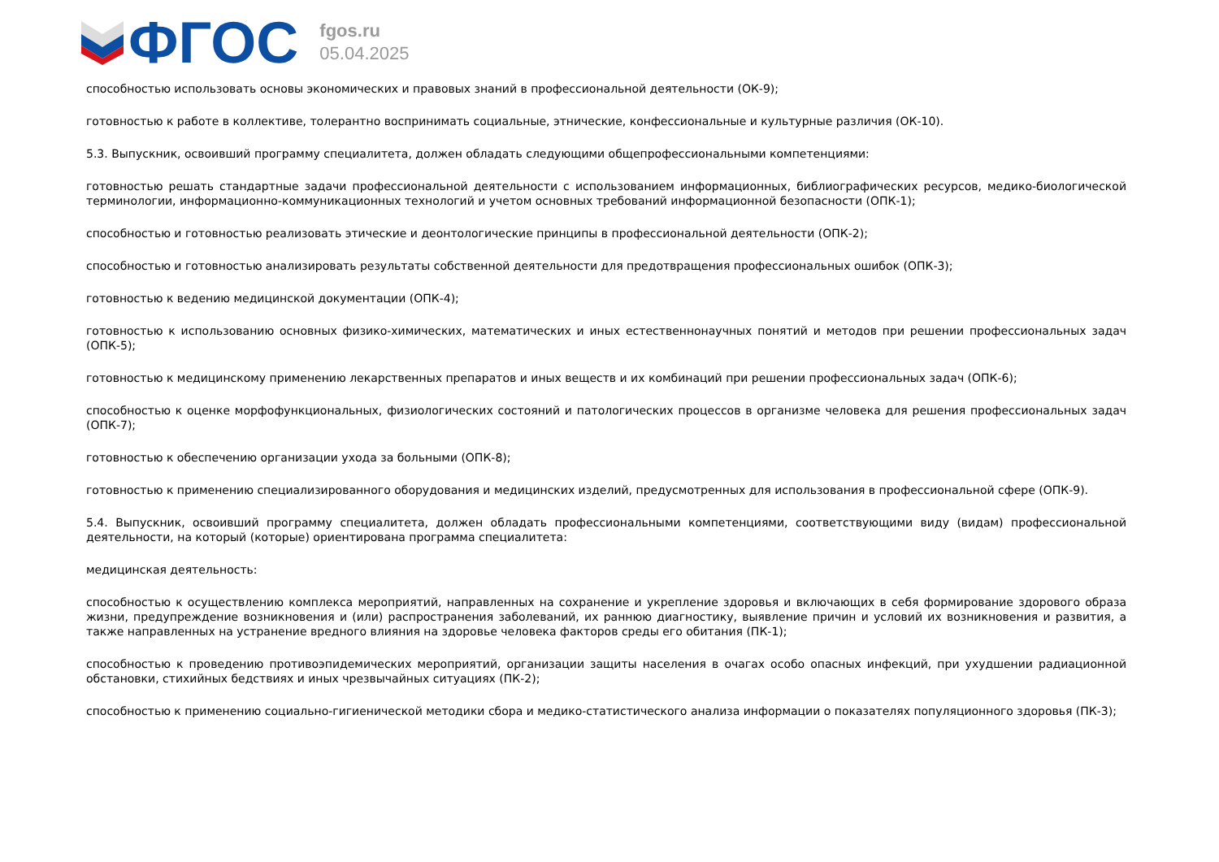ФГОС
fgos.ru
05.04.2025
способностью использовать основы экономических и правовых знаний в профессиональной деятельности (ОК-9);
готовностью к работе в коллективе, толерантно воспринимать социальные, этнические, конфессиональные и культурные различия (ОК-10).
5.3. Выпускник, освоивший программу специалитета, должен обладать следующими общепрофессиональными компетенциями:
готовностью решать стандартные задачи профессиональной деятельности с использованием информационных, библиографических ресурсов, медико-биологической терминологии, информационно-коммуникационных технологий и учетом основных требований информационной безопасности (ОПК-1);
способностью и готовностью реализовать этические и деонтологические принципы в профессиональной деятельности (ОПК-2);
способностью и готовностью анализировать результаты собственной деятельности для предотвращения профессиональных ошибок (ОПК-3);
готовностью к ведению медицинской документации (ОПК-4);
готовностью к использованию основных физико-химических, математических и иных естественнонаучных понятий и методов при решении профессиональных задач (ОПК-5);
готовностью к медицинскому применению лекарственных препаратов и иных веществ и их комбинаций при решении профессиональных задач (ОПК-6);
способностью к оценке морфофункциональных, физиологических состояний и патологических процессов в организме человека для решения профессиональных задач (ОПК-7);
готовностью к обеспечению организации ухода за больными (ОПК-8);
готовностью к применению специализированного оборудования и медицинских изделий, предусмотренных для использования в профессиональной сфере (ОПК-9).
5.4. Выпускник, освоивший программу специалитета, должен обладать профессиональными компетенциями, соответствующими виду (видам) профессиональной деятельности, на который (которые) ориентирована программа специалитета:
медицинская деятельность:
способностью к осуществлению комплекса мероприятий, направленных на сохранение и укрепление здоровья и включающих в себя формирование здорового образа жизни, предупреждение возникновения и (или) распространения заболеваний, их раннюю диагностику, выявление причин и условий их возникновения и развития, а также направленных на устранение вредного влияния на здоровье человека факторов среды его обитания (ПК-1);
способностью к проведению противоэпидемических мероприятий, организации защиты населения в очагах особо опасных инфекций, при ухудшении радиационной обстановки, стихийных бедствиях и иных чрезвычайных ситуациях (ПК-2);
способностью к применению социально-гигиенической методики сбора и медико-статистического анализа информации о показателях популяционного здоровья (ПК-3);